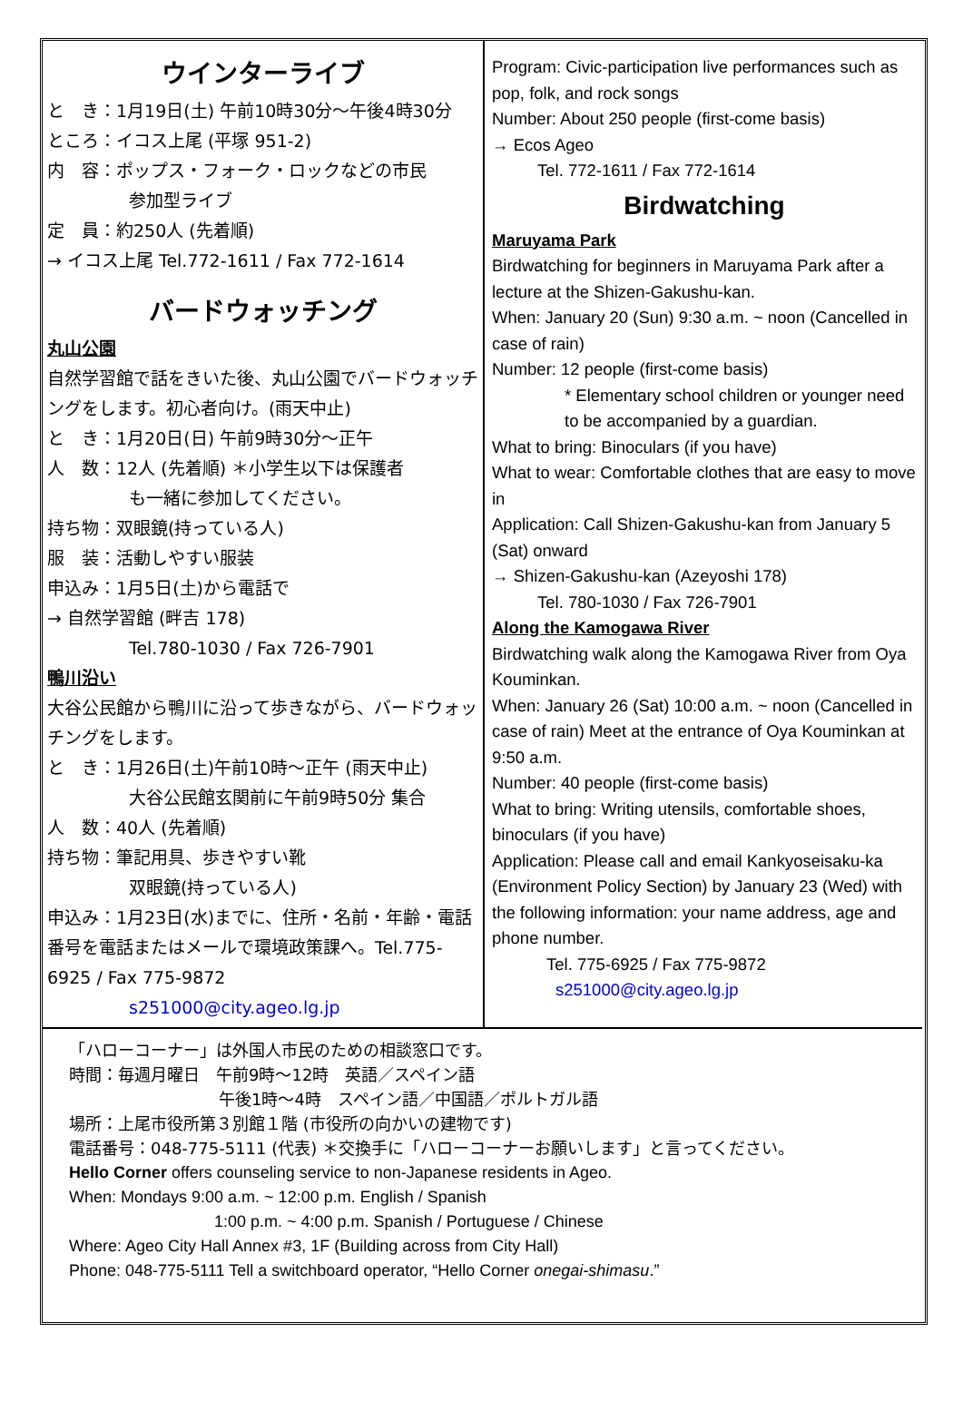ウインターライブ
と　き：1月19日(土) 午前10時30分～午後4時30分
ところ：イコス上尾 (平塚 951-2)
内　容：ポップス・フォーク・ロックなどの市民
参加型ライブ
定　員：約250人 (先着順)
→ イコス上尾 Tel.772-1611 / Fax 772-1614
バードウォッチング
丸山公園
自然学習館で話をきいた後、丸山公園でバードウォッチングをします。初心者向け。(雨天中止)
と　き：1月20日(日) 午前9時30分～正午
人　数：12人 (先着順) ＊小学生以下は保護者
も一緒に参加してください。
持ち物：双眼鏡(持っている人)
服　装：活動しやすい服装
申込み：1月5日(土)から電話で
→ 自然学習館 (畔吉 178)
Tel.780-1030 / Fax 726-7901
鴨川沿い
大谷公民館から鴨川に沿って歩きながら、バードウォッチングをします。
と　き：1月26日(土)午前10時～正午 (雨天中止)
大谷公民館玄関前に午前9時50分 集合
人　数：40人 (先着順)
持ち物：筆記用具、歩きやすい靴
双眼鏡(持っている人)
申込み：1月23日(水)までに、住所・名前・年齢・電話番号を電話またはメールで環境政策課へ。Tel.775-6925 / Fax 775-9872
s251000@city.ageo.lg.jp
Program: Civic-participation live performances such as pop, folk, and rock songs
Number: About 250 people (first-come basis)
→ Ecos Ageo
Tel. 772-1611 / Fax 772-1614
Birdwatching
Maruyama Park
Birdwatching for beginners in Maruyama Park after a lecture at the Shizen-Gakushu-kan.
When: January 20 (Sun) 9:30 a.m. ~ noon (Cancelled in case of rain)
Number: 12 people (first-come basis)
* Elementary school children or younger need to be accompanied by a guardian.
What to bring: Binoculars (if you have)
What to wear: Comfortable clothes that are easy to move in
Application: Call Shizen-Gakushu-kan from January 5 (Sat) onward
→ Shizen-Gakushu-kan (Azeyoshi 178)
Tel. 780-1030 / Fax 726-7901
Along the Kamogawa River
Birdwatching walk along the Kamogawa River from Oya Kouminkan.
When: January 26 (Sat) 10:00 a.m. ~ noon (Cancelled in case of rain) Meet at the entrance of Oya Kouminkan at 9:50 a.m.
Number: 40 people (first-come basis)
What to bring: Writing utensils, comfortable shoes, binoculars (if you have)
Application: Please call and email Kankyoseisaku-ka (Environment Policy Section) by January 23 (Wed) with the following information: your name address, age and phone number.
Tel. 775-6925 / Fax 775-9872
s251000@city.ageo.lg.jp
「ハローコーナー」は外国人市民のための相談窓口です。
時間：毎週月曜日　午前9時～12時　英語／スペイン語
午後1時～4時　スペイン語／中国語／ポルトガル語
場所：上尾市役所第３別館１階 (市役所の向かいの建物です)
電話番号：048-775-5111 (代表) ＊交換手に「ハローコーナーお願いします」と言ってください。
Hello Corner offers counseling service to non-Japanese residents in Ageo.
When: Mondays 9:00 a.m. ~ 12:00 p.m. English / Spanish
1:00 p.m. ~ 4:00 p.m. Spanish / Portuguese / Chinese
Where: Ageo City Hall Annex #3, 1F (Building across from City Hall)
Phone: 048-775-5111 Tell a switchboard operator, “Hello Corner onegai-shimasu.”